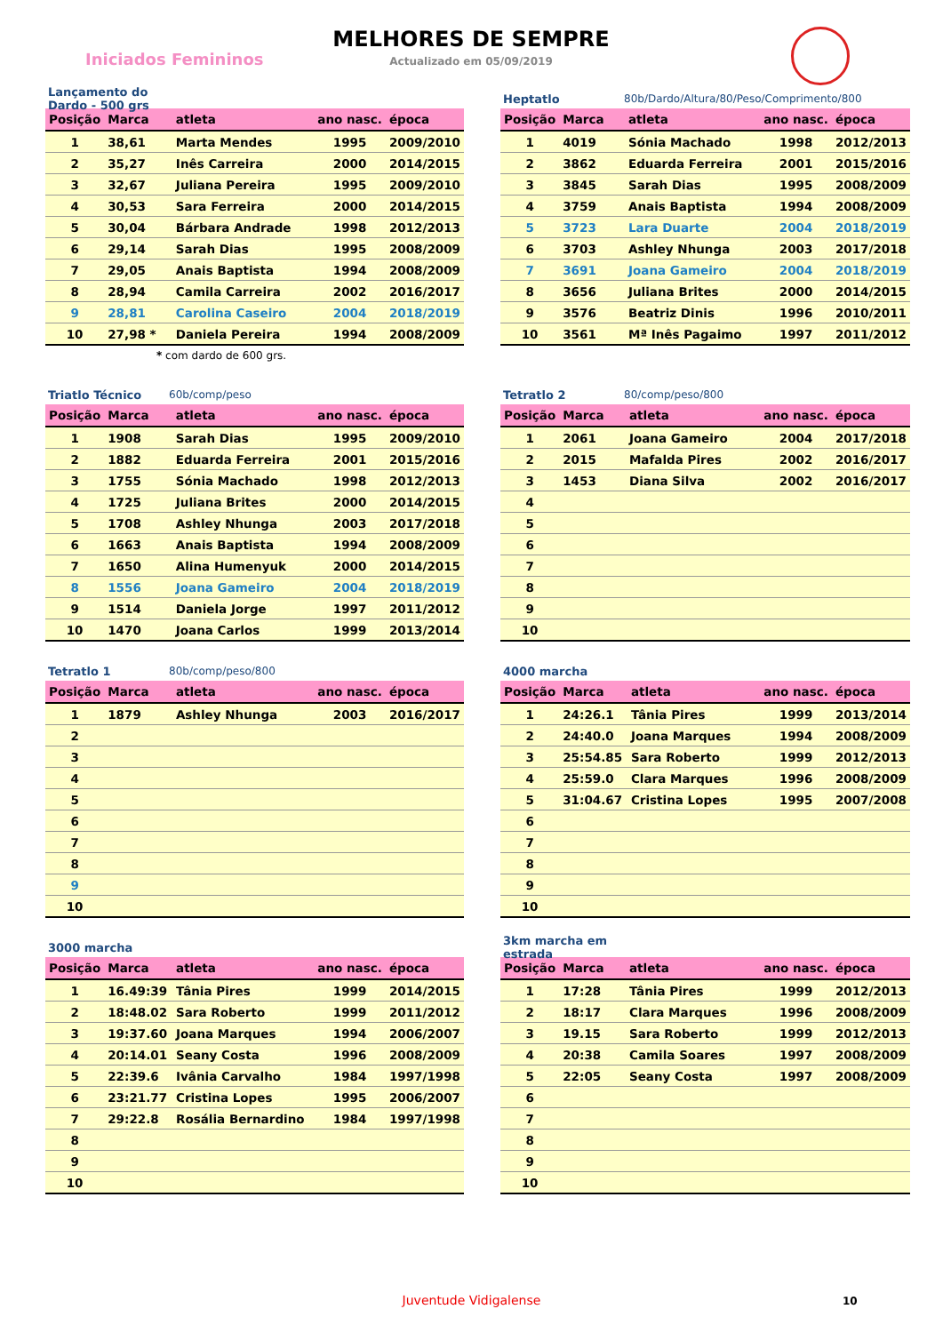Iniciados Femininos
MELHORES DE SEMPRE
Actualizado em 05/09/2019
Lançamento do Dardo - 500 grs
| Posição | Marca | atleta | ano nasc. | época |
| --- | --- | --- | --- | --- |
| 1 | 38,61 | Marta Mendes | 1995 | 2009/2010 |
| 2 | 35,27 | Inês Carreira | 2000 | 2014/2015 |
| 3 | 32,67 | Juliana Pereira | 1995 | 2009/2010 |
| 4 | 30,53 | Sara Ferreira | 2000 | 2014/2015 |
| 5 | 30,04 | Bárbara Andrade | 1998 | 2012/2013 |
| 6 | 29,14 | Sarah Dias | 1995 | 2008/2009 |
| 7 | 29,05 | Anais Baptista | 1994 | 2008/2009 |
| 8 | 28,94 | Camila Carreira | 2002 | 2016/2017 |
| 9 | 28,81 | Carolina Caseiro | 2004 | 2018/2019 |
| 10 | 27,98 * | Daniela Pereira | 1994 | 2008/2009 |
* com dardo de 600 grs.
Heptatlo 80b/Dardo/Altura/80/Peso/Comprimento/800
| Posição | Marca | atleta | ano nasc. | época |
| --- | --- | --- | --- | --- |
| 1 | 4019 | Sónia Machado | 1998 | 2012/2013 |
| 2 | 3862 | Eduarda Ferreira | 2001 | 2015/2016 |
| 3 | 3845 | Sarah Dias | 1995 | 2008/2009 |
| 4 | 3759 | Anais Baptista | 1994 | 2008/2009 |
| 5 | 3723 | Lara Duarte | 2004 | 2018/2019 |
| 6 | 3703 | Ashley Nhunga | 2003 | 2017/2018 |
| 7 | 3691 | Joana Gameiro | 2004 | 2018/2019 |
| 8 | 3656 | Juliana Brites | 2000 | 2014/2015 |
| 9 | 3576 | Beatriz Dinis | 1996 | 2010/2011 |
| 10 | 3561 | Mª Inês Pagaimo | 1997 | 2011/2012 |
Triatlo Técnico 60b/comp/peso
| Posição | Marca | atleta | ano nasc. | época |
| --- | --- | --- | --- | --- |
| 1 | 1908 | Sarah Dias | 1995 | 2009/2010 |
| 2 | 1882 | Eduarda Ferreira | 2001 | 2015/2016 |
| 3 | 1755 | Sónia Machado | 1998 | 2012/2013 |
| 4 | 1725 | Juliana Brites | 2000 | 2014/2015 |
| 5 | 1708 | Ashley Nhunga | 2003 | 2017/2018 |
| 6 | 1663 | Anais Baptista | 1994 | 2008/2009 |
| 7 | 1650 | Alina Humenyuk | 2000 | 2014/2015 |
| 8 | 1556 | Joana Gameiro | 2004 | 2018/2019 |
| 9 | 1514 | Daniela Jorge | 1997 | 2011/2012 |
| 10 | 1470 | Joana Carlos | 1999 | 2013/2014 |
Tetratlo 2 80/comp/peso/800
| Posição | Marca | atleta | ano nasc. | época |
| --- | --- | --- | --- | --- |
| 1 | 2061 | Joana Gameiro | 2004 | 2017/2018 |
| 2 | 2015 | Mafalda Pires | 2002 | 2016/2017 |
| 3 | 1453 | Diana Silva | 2002 | 2016/2017 |
| 4 | | | | |
| 5 | | | | |
| 6 | | | | |
| 7 | | | | |
| 8 | | | | |
| 9 | | | | |
| 10 | | | | |
Tetratlo 1 80b/comp/peso/800
| Posição | Marca | atleta | ano nasc. | época |
| --- | --- | --- | --- | --- |
| 1 | 1879 | Ashley Nhunga | 2003 | 2016/2017 |
| 2 | | | | |
| 3 | | | | |
| 4 | | | | |
| 5 | | | | |
| 6 | | | | |
| 7 | | | | |
| 8 | | | | |
| 9 | | | | |
| 10 | | | | |
4000 marcha
| Posição | Marca | atleta | ano nasc. | época |
| --- | --- | --- | --- | --- |
| 1 | 24:26.1 | Tânia Pires | 1999 | 2013/2014 |
| 2 | 24:40.0 | Joana Marques | 1994 | 2008/2009 |
| 3 | 25:54.85 | Sara Roberto | 1999 | 2012/2013 |
| 4 | 25:59.0 | Clara Marques | 1996 | 2008/2009 |
| 5 | 31:04.67 | Cristina Lopes | 1995 | 2007/2008 |
| 6 | | | | |
| 7 | | | | |
| 8 | | | | |
| 9 | | | | |
| 10 | | | | |
3000 marcha
| Posição | Marca | atleta | ano nasc. | época |
| --- | --- | --- | --- | --- |
| 1 | 16.49:39 | Tânia Pires | 1999 | 2014/2015 |
| 2 | 18:48.02 | Sara Roberto | 1999 | 2011/2012 |
| 3 | 19:37.60 | Joana Marques | 1994 | 2006/2007 |
| 4 | 20:14.01 | Seany Costa | 1996 | 2008/2009 |
| 5 | 22:39.6 | Ivânia Carvalho | 1984 | 1997/1998 |
| 6 | 23:21.77 | Cristina Lopes | 1995 | 2006/2007 |
| 7 | 29:22.8 | Rosália Bernardino | 1984 | 1997/1998 |
| 8 | | | | |
| 9 | | | | |
| 10 | | | | |
3km marcha em estrada
| Posição | Marca | atleta | ano nasc. | época |
| --- | --- | --- | --- | --- |
| 1 | 17:28 | Tânia Pires | 1999 | 2012/2013 |
| 2 | 18:17 | Clara Marques | 1996 | 2008/2009 |
| 3 | 19.15 | Sara Roberto | 1999 | 2012/2013 |
| 4 | 20:38 | Camila Soares | 1997 | 2008/2009 |
| 5 | 22:05 | Seany Costa | 1997 | 2008/2009 |
| 6 | | | | |
| 7 | | | | |
| 8 | | | | |
| 9 | | | | |
| 10 | | | | |
Juventude Vidigalense 10